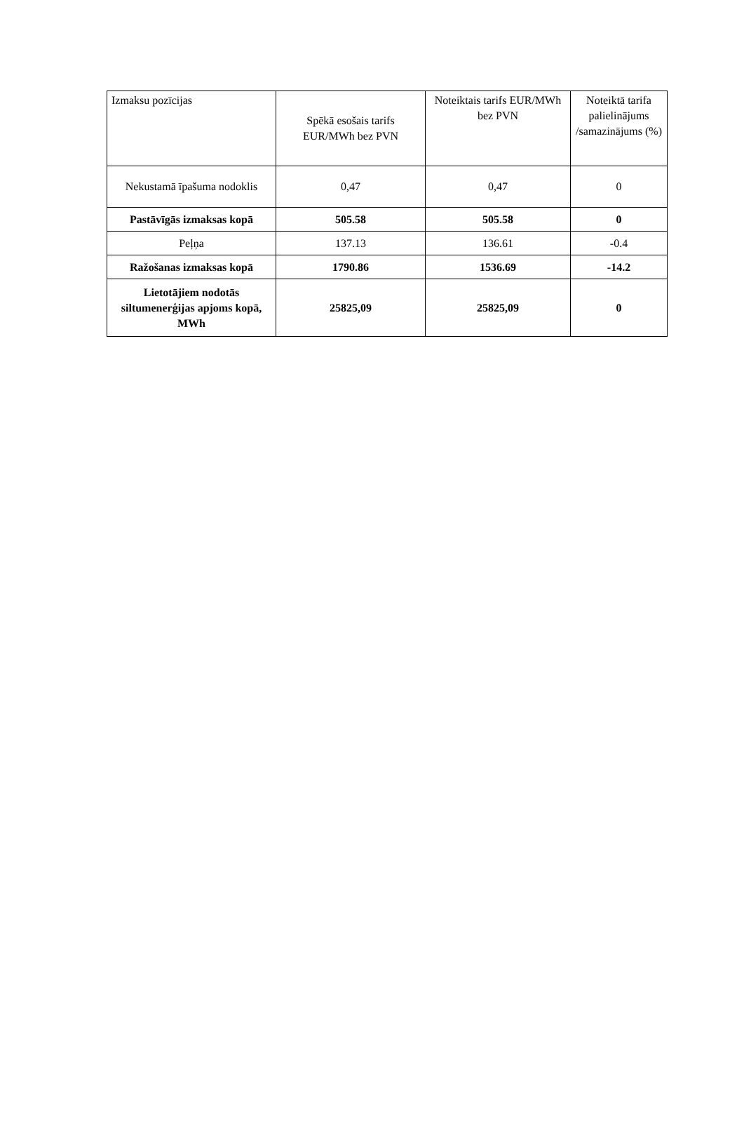| Izmaksu pozīcijas | Spēkā esošais tarifs EUR/MWh bez PVN | Noteiktais tarifs EUR/MWh bez PVN | Noteiktā tarifa palielinājums /samazinājums (%) |
| --- | --- | --- | --- |
| Nekustamā īpašuma nodoklis | 0,47 | 0,47 | 0 |
| Pastāvīgās izmaksas kopā | 505.58 | 505.58 | 0 |
| Peļņa | 137.13 | 136.61 | -0.4 |
| Ražošanas izmaksas kopā | 1790.86 | 1536.69 | -14.2 |
| Lietotājiem nodotās siltumenerģijas apjoms kopā, MWh | 25825,09 | 25825,09 | 0 |